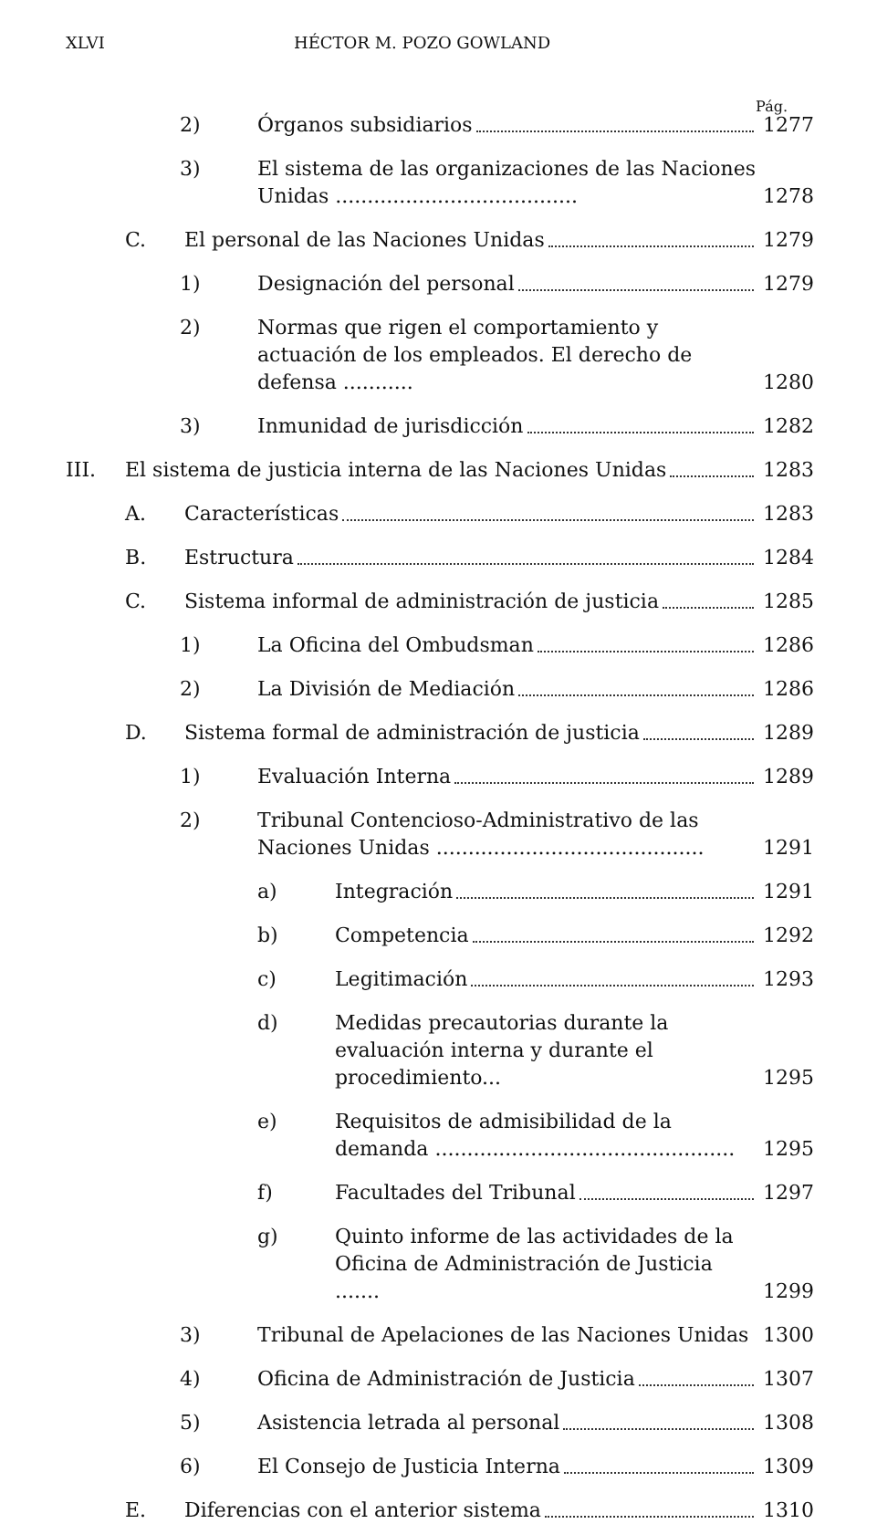XLVI HÉCTOR M. POZO GOWLAND
Pág.
2) Órganos subsidiarios 1277
3) El sistema de las organizaciones de las Naciones Unidas ......................................
1278
C. El personal de las Naciones Unidas
1279
1) Designación del personal 1279
2) Normas que rigen el comportamiento y actuación de los empleados. El derecho de defensa ...........
1280
3) Inmunidad de jurisdicción 1282
III. El sistema de justicia interna de las Naciones Unidas
1283
A. Características 1283
B. Estructura 1284
C. Sistema informal de administración de justicia
1285
1) La Oficina del Ombudsman 1286
2) La División de Mediación 1286
D. Sistema formal de administración de justicia
1289
1) Evaluación Interna 1289
2) Tribunal Contencioso-Administrativo de las Naciones Unidas ..........................................
1291
a) Integración 1291
b) Competencia 1292
c) Legitimación 1293
d) Medidas precautorias durante la evaluación interna y durante el procedimiento...
1295
e) Requisitos de admisibilidad de la demanda ...............................................
1295
f) Facultades del Tribunal 1297
g) Quinto informe de las actividades de la Oficina de Administración de Justicia .......
1299
3) Tribunal de Apelaciones de las Naciones Unidas
1300
4) Oficina de Administración de Justicia
1307
5) Asistencia letrada al personal 1308
6) El Consejo de Justicia Interna 1309
E. Diferencias con el anterior sistema
1310